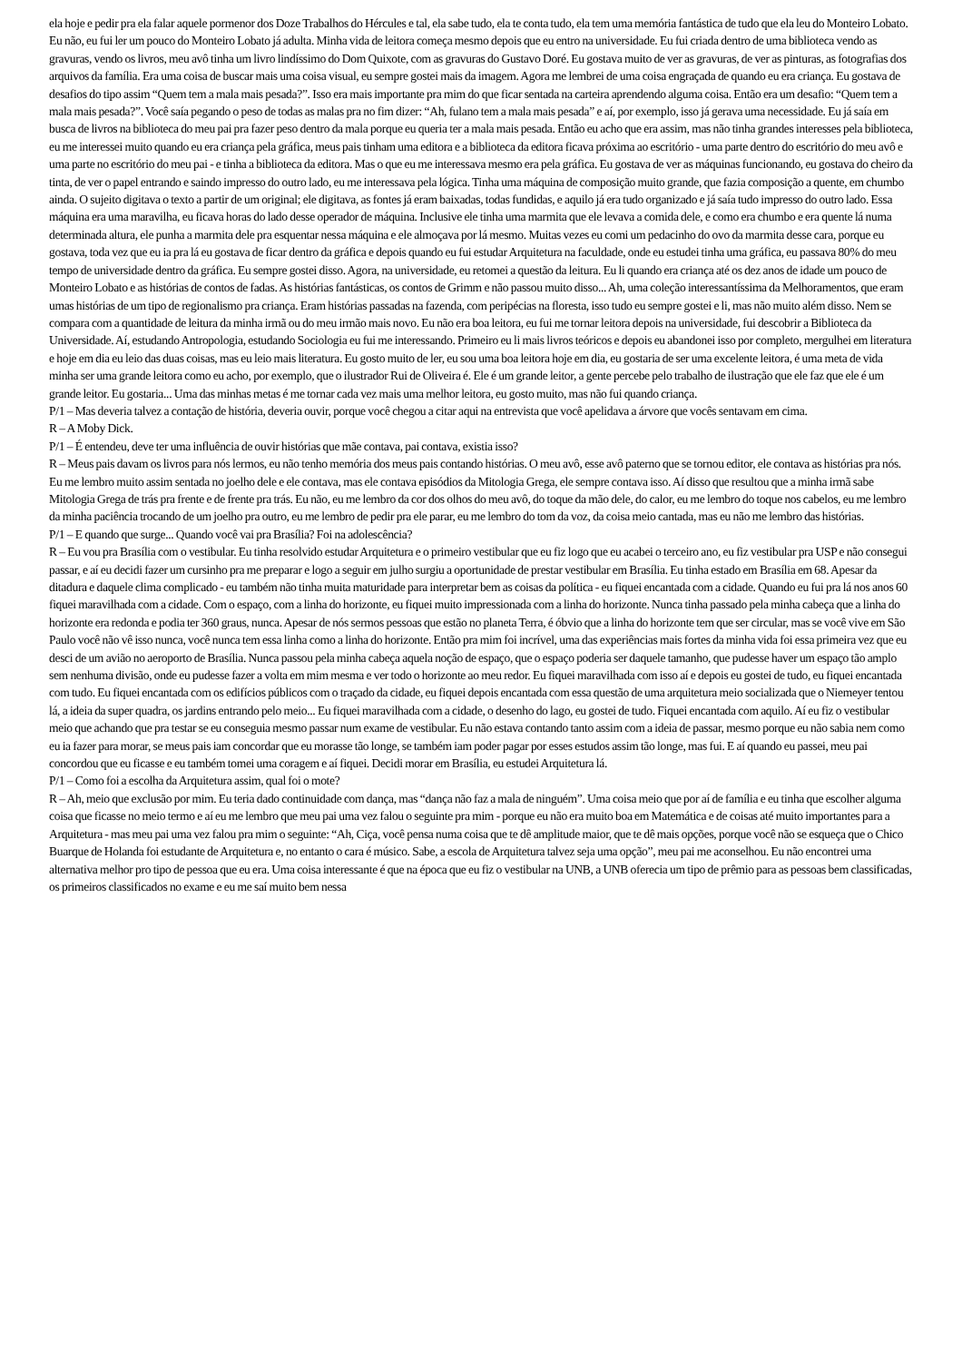ela hoje e pedir pra ela falar aquele pormenor dos Doze Trabalhos do Hércules e tal, ela sabe tudo, ela te conta tudo, ela tem uma memória fantástica de tudo que ela leu do Monteiro Lobato. Eu não, eu fui ler um pouco do Monteiro Lobato já adulta. Minha vida de leitora começa mesmo depois que eu entro na universidade. Eu fui criada dentro de uma biblioteca vendo as gravuras, vendo os livros, meu avô tinha um livro lindíssimo do Dom Quixote, com as gravuras do Gustavo Doré. Eu gostava muito de ver as gravuras, de ver as pinturas, as fotografias dos arquivos da família. Era uma coisa de buscar mais uma coisa visual, eu sempre gostei mais da imagem. Agora me lembrei de uma coisa engraçada de quando eu era criança. Eu gostava de desafios do tipo assim “Quem tem a mala mais pesada?”. Isso era mais importante pra mim do que ficar sentada na carteira aprendendo alguma coisa. Então era um desafio: “Quem tem a mala mais pesada?”. Você saía pegando o peso de todas as malas pra no fim dizer: “Ah, fulano tem a mala mais pesada” e aí, por exemplo, isso já gerava uma necessidade. Eu já saía em busca de livros na biblioteca do meu pai pra fazer peso dentro da mala porque eu queria ter a mala mais pesada. Então eu acho que era assim, mas não tinha grandes interesses pela biblioteca, eu me interessei muito quando eu era criança pela gráfica, meus pais tinham uma editora e a biblioteca da editora ficava próxima ao escritório - uma parte dentro do escritório do meu avô e uma parte no escritório do meu pai - e tinha a biblioteca da editora. Mas o que eu me interessava mesmo era pela gráfica. Eu gostava de ver as máquinas funcionando, eu gostava do cheiro da tinta, de ver o papel entrando e saindo impresso do outro lado, eu me interessava pela lógica. Tinha uma máquina de composição muito grande, que fazia composição a quente, em chumbo ainda. O sujeito digitava o texto a partir de um original; ele digitava, as fontes já eram baixadas, todas fundidas, e aquilo já era tudo organizado e já saía tudo impresso do outro lado. Essa máquina era uma maravilha, eu ficava horas do lado desse operador de máquina. Inclusive ele tinha uma marmita que ele levava a comida dele, e como era chumbo e era quente lá numa determinada altura, ele punha a marmita dele pra esquentar nessa máquina e ele almoçava por lá mesmo. Muitas vezes eu comi um pedacinho do ovo da marmita desse cara, porque eu gostava, toda vez que eu ia pra lá eu gostava de ficar dentro da gráfica e depois quando eu fui estudar Arquitetura na faculdade, onde eu estudei tinha uma gráfica, eu passava 80% do meu tempo de universidade dentro da gráfica. Eu sempre gostei disso. Agora, na universidade, eu retomei a questão da leitura. Eu li quando era criança até os dez anos de idade um pouco de Monteiro Lobato e as histórias de contos de fadas. As histórias fantásticas, os contos de Grimm e não passou muito disso... Ah, uma coleção interessantíssima da Melhoramentos, que eram umas histórias de um tipo de regionalismo pra criança. Eram histórias passadas na fazenda, com peripécias na floresta, isso tudo eu sempre gostei e li, mas não muito além disso. Nem se compara com a quantidade de leitura da minha irmã ou do meu irmão mais novo. Eu não era boa leitora, eu fui me tornar leitora depois na universidade, fui descobrir a Biblioteca da Universidade. Aí, estudando Antropologia, estudando Sociologia eu fui me interessando. Primeiro eu li mais livros teóricos e depois eu abandonei isso por completo, mergulhei em literatura e hoje em dia eu leio das duas coisas, mas eu leio mais literatura. Eu gosto muito de ler, eu sou uma boa leitora hoje em dia, eu gostaria de ser uma excelente leitora, é uma meta de vida minha ser uma grande leitora como eu acho, por exemplo, que o ilustrador Rui de Oliveira é. Ele é um grande leitor, a gente percebe pelo trabalho de ilustração que ele faz que ele é um grande leitor. Eu gostaria... Uma das minhas metas é me tornar cada vez mais uma melhor leitora, eu gosto muito, mas não fui quando criança.
P/1 – Mas deveria talvez a contação de história, deveria ouvir, porque você chegou a citar aqui na entrevista que você apelidava a árvore que vocês sentavam em cima.
R – A Moby Dick.
P/1 – É entendeu, deve ter uma influência de ouvir histórias que mãe contava, pai contava, existia isso?
R – Meus pais davam os livros para nós lermos, eu não tenho memória dos meus pais contando histórias. O meu avô, esse avô paterno que se tornou editor, ele contava as histórias pra nós. Eu me lembro muito assim sentada no joelho dele e ele contava, mas ele contava episódios da Mitologia Grega, ele sempre contava isso. Aí disso que resultou que a minha irmã sabe Mitologia Grega de trás pra frente e de frente pra trás. Eu não, eu me lembro da cor dos olhos do meu avô, do toque da mão dele, do calor, eu me lembro do toque nos cabelos, eu me lembro da minha paciência trocando de um joelho pra outro, eu me lembro de pedir pra ele parar, eu me lembro do tom da voz, da coisa meio cantada, mas eu não me lembro das histórias.
P/1 – E quando que surge... Quando você vai pra Brasília? Foi na adolescência?
R – Eu vou pra Brasília com o vestibular. Eu tinha resolvido estudar Arquitetura e o primeiro vestibular que eu fiz logo que eu acabei o terceiro ano, eu fiz vestibular pra USP e não consegui passar, e aí eu decidi fazer um cursinho pra me preparar e logo a seguir em julho surgiu a oportunidade de prestar vestibular em Brasília. Eu tinha estado em Brasília em 68. Apesar da ditadura e daquele clima complicado - eu também não tinha muita maturidade para interpretar bem as coisas da política - eu fiquei encantada com a cidade. Quando eu fui pra lá nos anos 60 fiquei maravilhada com a cidade. Com o espaço, com a linha do horizonte, eu fiquei muito impressionada com a linha do horizonte. Nunca tinha passado pela minha cabeça que a linha do horizonte era redonda e podia ter 360 graus, nunca. Apesar de nós sermos pessoas que estão no planeta Terra, é óbvio que a linha do horizonte tem que ser circular, mas se você vive em São Paulo você não vê isso nunca, você nunca tem essa linha como a linha do horizonte. Então pra mim foi incrível, uma das experiências mais fortes da minha vida foi essa primeira vez que eu desci de um avião no aeroporto de Brasília. Nunca passou pela minha cabeça aquela noção de espaço, que o espaço poderia ser daquele tamanho, que pudesse haver um espaço tão amplo sem nenhuma divisão, onde eu pudesse fazer a volta em mim mesma e ver todo o horizonte ao meu redor. Eu fiquei maravilhada com isso aí e depois eu gostei de tudo, eu fiquei encantada com tudo. Eu fiquei encantada com os edifícios públicos com o traçado da cidade, eu fiquei depois encantada com essa questão de uma arquitetura meio socializada que o Niemeyer tentou lá, a ideia da super quadra, os jardins entrando pelo meio... Eu fiquei maravilhada com a cidade, o desenho do lago, eu gostei de tudo. Fiquei encantada com aquilo. Aí eu fiz o vestibular meio que achando que pra testar se eu conseguia mesmo passar num exame de vestibular. Eu não estava contando tanto assim com a ideia de passar, mesmo porque eu não sabia nem como eu ia fazer para morar, se meus pais iam concordar que eu morasse tão longe, se também iam poder pagar por esses estudos assim tão longe, mas fui. E aí quando eu passei, meu pai concordou que eu ficasse e eu também tomei uma coragem e aí fiquei. Decidi morar em Brasília, eu estudei Arquitetura lá.
P/1 – Como foi a escolha da Arquitetura assim, qual foi o mote?
R – Ah, meio que exclusão por mim. Eu teria dado continuidade com dança, mas “dança não faz a mala de ninguém”. Uma coisa meio que por aí de família e eu tinha que escolher alguma coisa que ficasse no meio termo e aí eu me lembro que meu pai uma vez falou o seguinte pra mim - porque eu não era muito boa em Matemática e de coisas até muito importantes para a Arquitetura - mas meu pai uma vez falou pra mim o seguinte: “Ah, Ciça, você pensa numa coisa que te dê amplitude maior, que te dê mais opções, porque você não se esqueça que o Chico Buarque de Holanda foi estudante de Arquitetura e, no entanto o cara é músico. Sabe, a escola de Arquitetura talvez seja uma opção”, meu pai me aconselhou. Eu não encontrei uma alternativa melhor pro tipo de pessoa que eu era. Uma coisa interessante é que na época que eu fiz o vestibular na UNB, a UNB oferecia um tipo de prêmio para as pessoas bem classificadas, os primeiros classificados no exame e eu me saí muito bem nessa